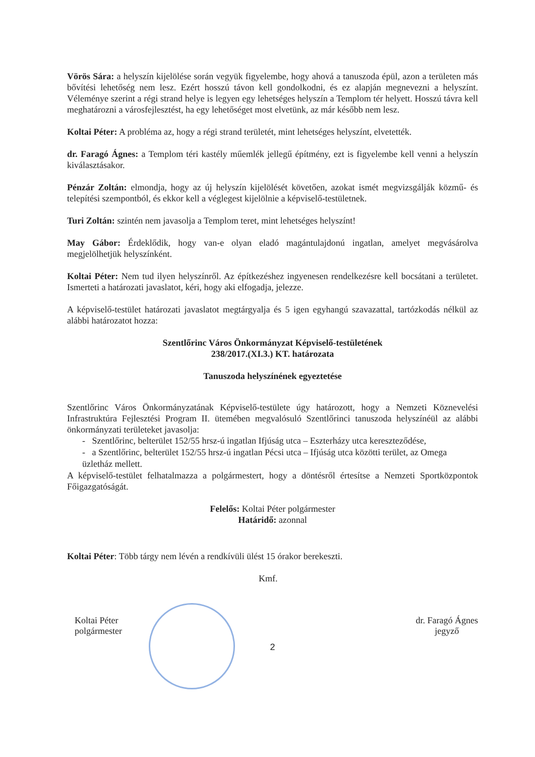Vörös Sára: a helyszín kijelölése során vegyük figyelembe, hogy ahová a tanuszoda épül, azon a területen más bővítési lehetőség nem lesz. Ezért hosszú távon kell gondolkodni, és ez alapján megnevezni a helyszínt. Véleménye szerint a régi strand helye is legyen egy lehetséges helyszín a Templom tér helyett. Hosszú távra kell meghatározni a városfejlesztést, ha egy lehetőséget most elvetünk, az már később nem lesz.
Koltai Péter: A probléma az, hogy a régi strand területét, mint lehetséges helyszínt, elvetették.
dr. Faragó Ágnes: a Templom téri kastély műemlék jellegű építmény, ezt is figyelembe kell venni a helyszín kiválasztásakor.
Pénzár Zoltán: elmondja, hogy az új helyszín kijelölését követően, azokat ismét megvizsgálják közmű- és telepítési szempontból, és ekkor kell a véglegest kijelölnie a képviselő-testületnek.
Turi Zoltán: szintén nem javasolja a Templom teret, mint lehetséges helyszínt!
May Gábor: Érdeklődik, hogy van-e olyan eladó magántulajdonú ingatlan, amelyet megvásárolva megjelölhetjük helyszínként.
Koltai Péter: Nem tud ilyen helyszínről. Az építkezéshez ingyenesen rendelkezésre kell bocsátani a területet. Ismerteti a határozati javaslatot, kéri, hogy aki elfogadja, jelezze.
A képviselő-testület határozati javaslatot megtárgyalja és 5 igen egyhangú szavazattal, tartózkodás nélkül az alábbi határozatot hozza:
Szentlőrinc Város Önkormányzat Képviselő-testületének
238/2017.(XI.3.) KT. határozata
Tanuszoda helyszínének egyeztetése
Szentlőrinc Város Önkormányzatának Képviselő-testülete úgy határozott, hogy a Nemzeti Köznevelési Infrastruktúra Fejlesztési Program II. ütemében megvalósuló Szentlőrinci tanuszoda helyszínéül az alábbi önkormányzati területeket javasolja:
- Szentlőrinc, belterület 152/55 hrsz-ú ingatlan Ifjúság utca – Eszterházy utca kereszteződése,
- a Szentlőrinc, belterület 152/55 hrsz-ú ingatlan Pécsi utca – Ifjúság utca közötti terület, az Omega üzletház mellett.
A képviselő-testület felhatalmazza a polgármestert, hogy a döntésről értesítse a Nemzeti Sportközpontok Főigazgatóságát.
Felelős: Koltai Péter polgármester
Határidő: azonnal
Koltai Péter: Több tárgy nem lévén a rendkívüli ülést 15 órakor berekeszti.
Kmf.
Koltai Péter
polgármester
dr. Faragó Ágnes
jegyző
2